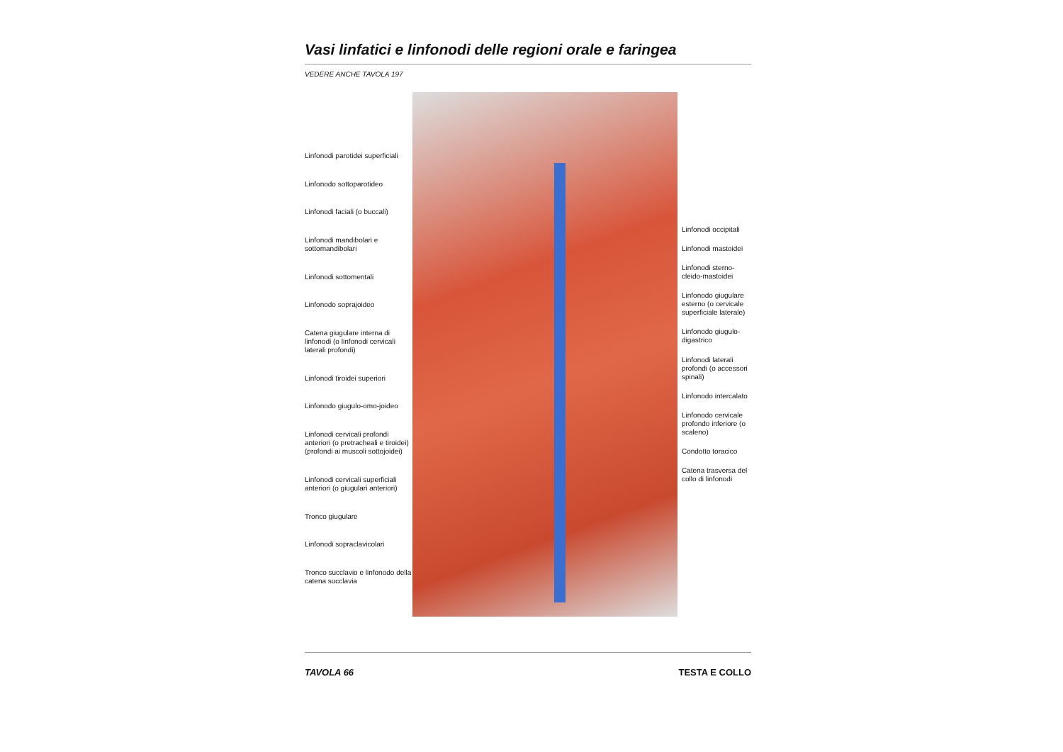Vasi linfatici e linfonodi delle regioni orale e faringea
VEDERE ANCHE TAVOLA 197
Linfonodi parotidei superficiali
Linfonodo sottoparotideo
Linfonodi faciali (o buccali)
Linfonodi mandibolari e sottomandibolari
Linfonodi sottomentali
Linfonodo soprajoideo
Catena giugulare interna di linfonodi (o linfonodi cervicali laterali profondi)
Linfonodi tiroidei superiori
Linfonodo giugulo-omo-joideo
Linfonodi cervicali profondi anteriori (o pretracheali e tiroidei) (profondi ai muscoli sottojoidei)
Linfonodi cervicali superficiali anteriori (o giugulari anteriori)
Tronco giugulare
Linfonodi sopraclavicolari
Tronco succlavio e linfonodo della catena succlavia
Linfonodi occipitali
Linfonodi mastoidei
Linfonodi sterno-cleido-mastoidei
Linfonodo giugulare esterno (o cervicale superficiale laterale)
Linfonodo giugulo-digastrico
Linfonodi laterali profondi (o accessori spinali)
Linfonodo intercalato
Linfonodo cervicale profondo inferiore (o scaleno)
Condotto toracico
Catena trasversa del collo di linfonodi
TAVOLA 66 TESTA E COLLO